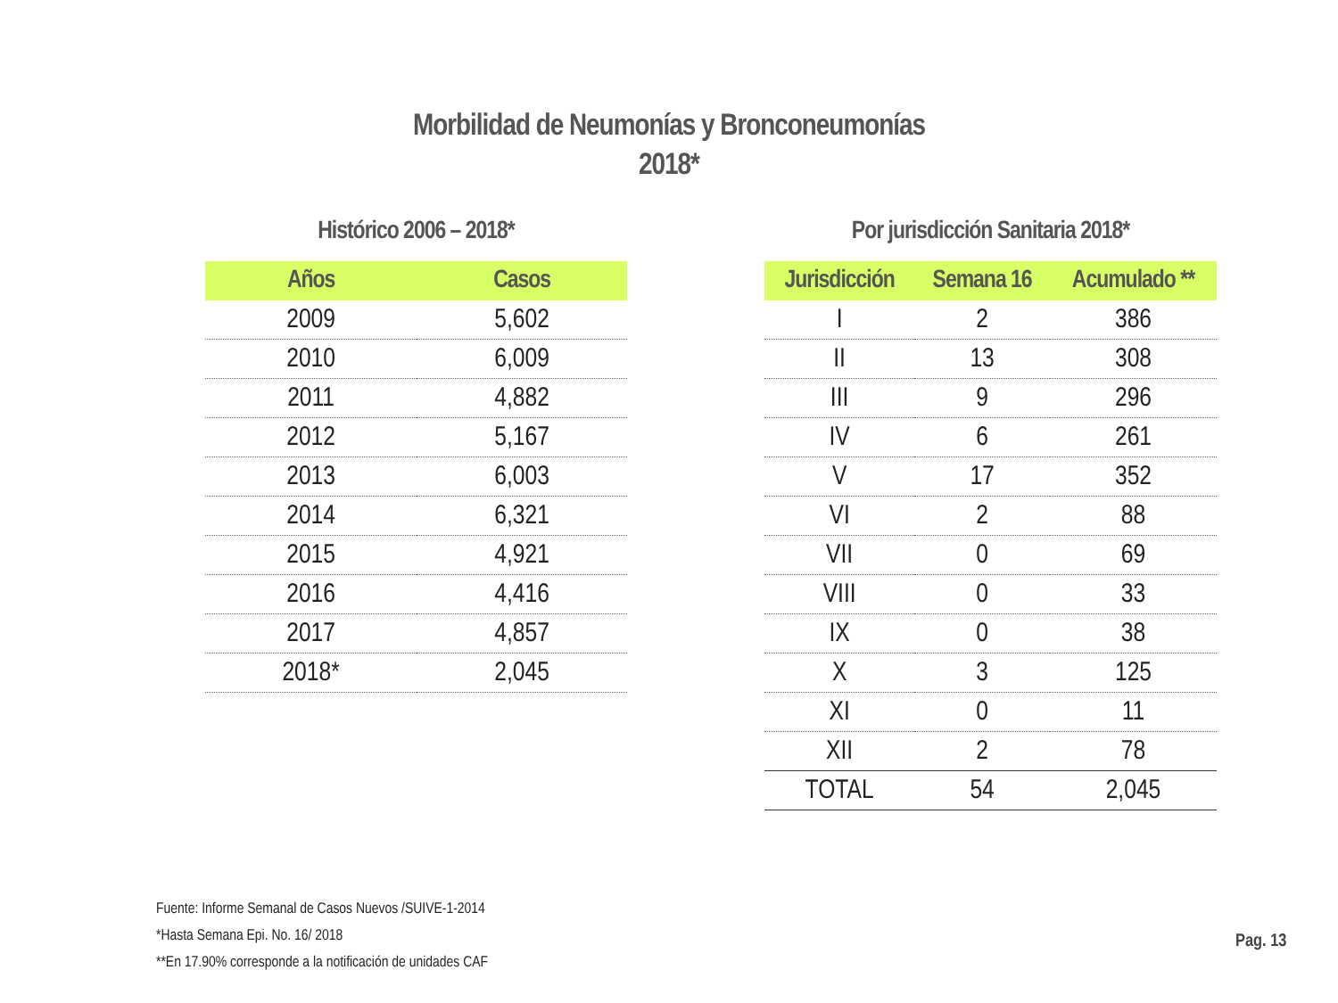Morbilidad de Neumonías y Bronconeumonías
2018*
Histórico 2006 – 2018*
| Años | Casos |
| --- | --- |
| 2009 | 5,602 |
| 2010 | 6,009 |
| 2011 | 4,882 |
| 2012 | 5,167 |
| 2013 | 6,003 |
| 2014 | 6,321 |
| 2015 | 4,921 |
| 2016 | 4,416 |
| 2017 | 4,857 |
| 2018* | 2,045 |
Por jurisdicción Sanitaria 2018*
| Jurisdicción | Semana 16 | Acumulado ** |
| --- | --- | --- |
| I | 2 | 386 |
| II | 13 | 308 |
| III | 9 | 296 |
| IV | 6 | 261 |
| V | 17 | 352 |
| VI | 2 | 88 |
| VII | 0 | 69 |
| VIII | 0 | 33 |
| IX | 0 | 38 |
| X | 3 | 125 |
| XI | 0 | 11 |
| XII | 2 | 78 |
| TOTAL | 54 | 2,045 |
Fuente: Informe Semanal de Casos Nuevos /SUIVE-1-2014
*Hasta Semana Epi. No. 16/ 2018
**En 17.90% corresponde a la notificación de unidades CAF
Pag. 13